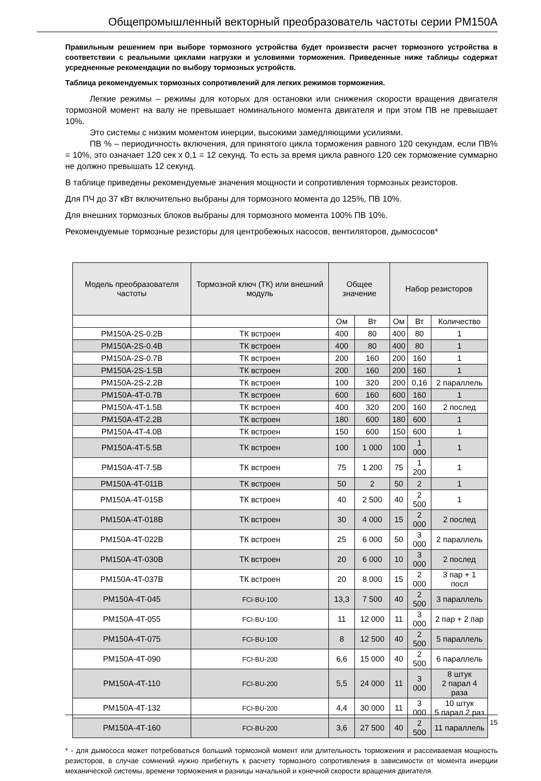Общепромышленный векторный преобразователь частоты серии PM150A
Правильным решением при выборе тормозного устройства будет произвести расчет тормозного устройства в соответствии с реальными циклами нагрузки и условиями торможения. Приведенные ниже таблицы содержат усредненные рекомендации по выбору тормозных устройств.
Таблица рекомендуемых тормозных сопротивлений для легких режимов торможения.
Легкие режимы – режимы для которых для остановки или снижения скорости вращения двигателя тормозной момент на валу не превышает номинального момента двигателя и при этом ПВ не превышает 10%.
Это системы с низким моментом инерции, высокими замедляющими усилиями.
ПВ % – периодичность включения, для принятого цикла торможения равного 120 секундам, если ПВ% = 10%, это означает 120 сек х 0,1 = 12 секунд. То есть за время цикла равного 120 сек торможение суммарно не должно превышать 12 секунд.
В таблице приведены рекомендуемые значения мощности и сопротивления тормозных резисторов.
Для ПЧ до 37 кВт включительно выбраны для тормозного момента до 125%, ПВ 10%.
Для внешних тормозных блоков выбраны для тормозного момента 100% ПВ 10%.
Рекомендуемые тормозные резисторы для центробежных насосов, вентиляторов, дымососов*
| Модель преобразователя частоты | Тормозной ключ (ТК) или внешний модуль | Общее значение | | Набор резисторов | | |
| --- | --- | --- | --- | --- | --- | --- |
| | | Ом | Вт | Ом | Вт | Количество |
| PM150A-2S-0.2B | ТК встроен | 400 | 80 | 400 | 80 | 1 |
| PM150A-2S-0.4B | ТК встроен | 400 | 80 | 400 | 80 | 1 |
| PM150A-2S-0.7B | ТК встроен | 200 | 160 | 200 | 160 | 1 |
| PM150A-2S-1.5B | ТК встроен | 200 | 160 | 200 | 160 | 1 |
| PM150A-2S-2.2B | ТК встроен | 100 | 320 | 200 | 0,16 | 2 параллель |
| PM150A-4T-0.7B | ТК встроен | 600 | 160 | 600 | 160 | 1 |
| PM150A-4T-1.5B | ТК встроен | 400 | 320 | 200 | 160 | 2 послед |
| PM150A-4T-2.2B | ТК встроен | 180 | 600 | 180 | 600 | 1 |
| PM150A-4T-4.0B | ТК встроен | 150 | 600 | 150 | 600 | 1 |
| PM150A-4T-5.5B | ТК встроен | 100 | 1 000 | 100 | 1 000 | 1 |
| PM150A-4T-7.5B | ТК встроен | 75 | 1 200 | 75 | 1 200 | 1 |
| PM150A-4T-011B | ТК встроен | 50 | 2 | 50 | 2 | 1 |
| PM150A-4T-015B | ТК встроен | 40 | 2 500 | 40 | 2 500 | 1 |
| PM150A-4T-018B | ТК встроен | 30 | 4 000 | 15 | 2 000 | 2 послед |
| PM150A-4T-022B | ТК встроен | 25 | 6 000 | 50 | 3 000 | 2 параллель |
| PM150A-4T-030B | ТК встроен | 20 | 6 000 | 10 | 3 000 | 2 послед |
| PM150A-4T-037B | ТК встроен | 20 | 8 000 | 15 | 2 000 | 3 пар + 1 посл |
| PM150A-4T-045 | FCI-BU-100 | 13,3 | 7 500 | 40 | 2 500 | 3 параллель |
| PM150A-4T-055 | FCI-BU-100 | 11 | 12 000 | 11 | 3 000 | 2 пар + 2 пар |
| PM150A-4T-075 | FCI-BU-100 | 8 | 12 500 | 40 | 2 500 | 5 параллель |
| PM150A-4T-090 | FCI-BU-200 | 6,6 | 15 000 | 40 | 2 500 | 6 параллель |
| PM150A-4T-110 | FCI-BU-200 | 5,5 | 24 000 | 11 | 3 000 | 8 штук 2 парал 4 раза |
| PM150A-4T-132 | FCI-BU-200 | 4,4 | 30 000 | 11 | 3 000 | 10 штук 5 парал 2 раз |
| PM150A-4T-160 | FCI-BU-200 | 3,6 | 27 500 | 40 | 2 500 | 11 параллель |
* - для дымососа может потребоваться больший тормозной момент или длительность торможения и рассеиваемая мощность резисторов, в случае сомнений нужно прибегнуть к расчету тормозного сопротивления в зависимости от момента инерции механической системы, времени торможения и разницы начальной и конечной скорости вращения двигателя.
15